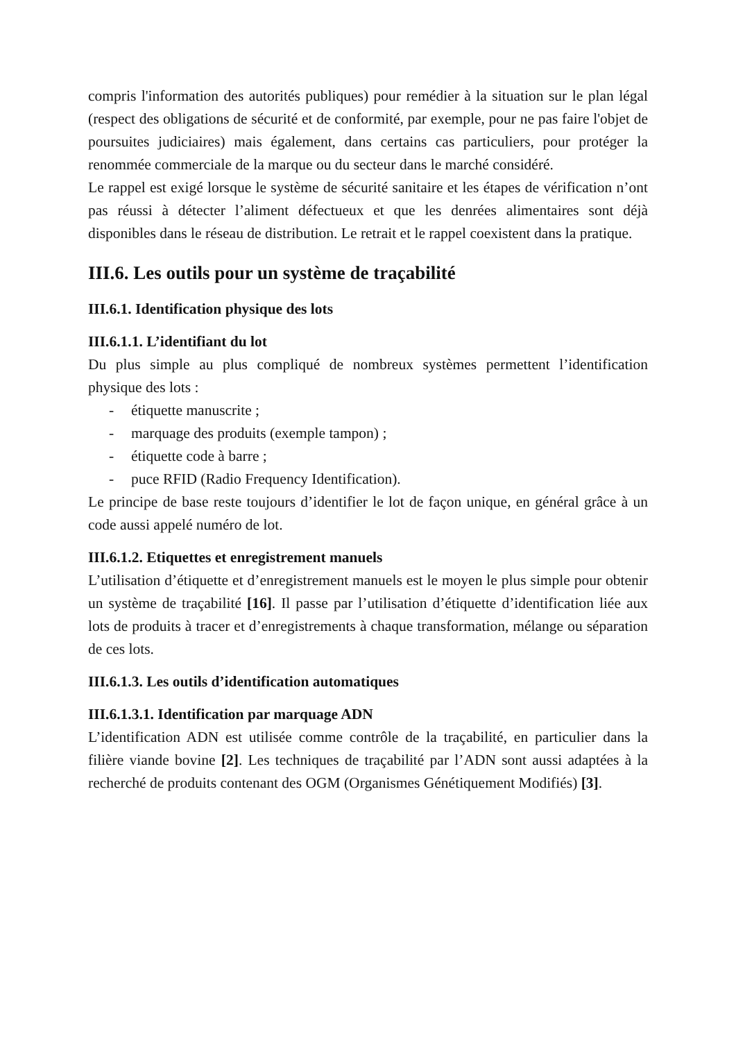compris l'information des autorités publiques) pour remédier à la situation sur le plan légal (respect des obligations de sécurité et de conformité, par exemple, pour ne pas faire l'objet de poursuites judiciaires) mais également, dans certains cas particuliers, pour protéger la renommée commerciale de la marque ou du secteur dans le marché considéré.
Le rappel est exigé lorsque le système de sécurité sanitaire et les étapes de vérification n’ont pas réussi à détecter l’aliment défectueux et que les denrées alimentaires sont déjà disponibles dans le réseau de distribution. Le retrait et le rappel coexistent dans la pratique.
III.6. Les outils pour un système de traçabilité
III.6.1. Identification physique des lots
III.6.1.1. L’identifiant du lot
Du plus simple au plus compliqué de nombreux systèmes permettent l’identification physique des lots :
- étiquette manuscrite ;
- marquage des produits (exemple tampon) ;
- étiquette code à barre ;
- puce RFID (Radio Frequency Identification).
Le principe de base reste toujours d’identifier le lot de façon unique, en général grâce à un code aussi appelé numéro de lot.
III.6.1.2. Etiquettes et enregistrement manuels
L’utilisation d’étiquette et d’enregistrement manuels est le moyen le plus simple pour obtenir un système de traçabilité [16]. Il passe par l’utilisation d’étiquette d’identification liée aux lots de produits à tracer et d’enregistrements à chaque transformation, mélange ou séparation de ces lots.
III.6.1.3. Les outils d’identification automatiques
III.6.1.3.1. Identification par marquage ADN
L’identification ADN est utilisée comme contrôle de la traçabilité, en particulier dans la filière viande bovine [2]. Les techniques de traçabilité par l’ADN sont aussi adaptées à la recherché de produits contenant des OGM (Organismes Génétiquement Modifiés) [3].